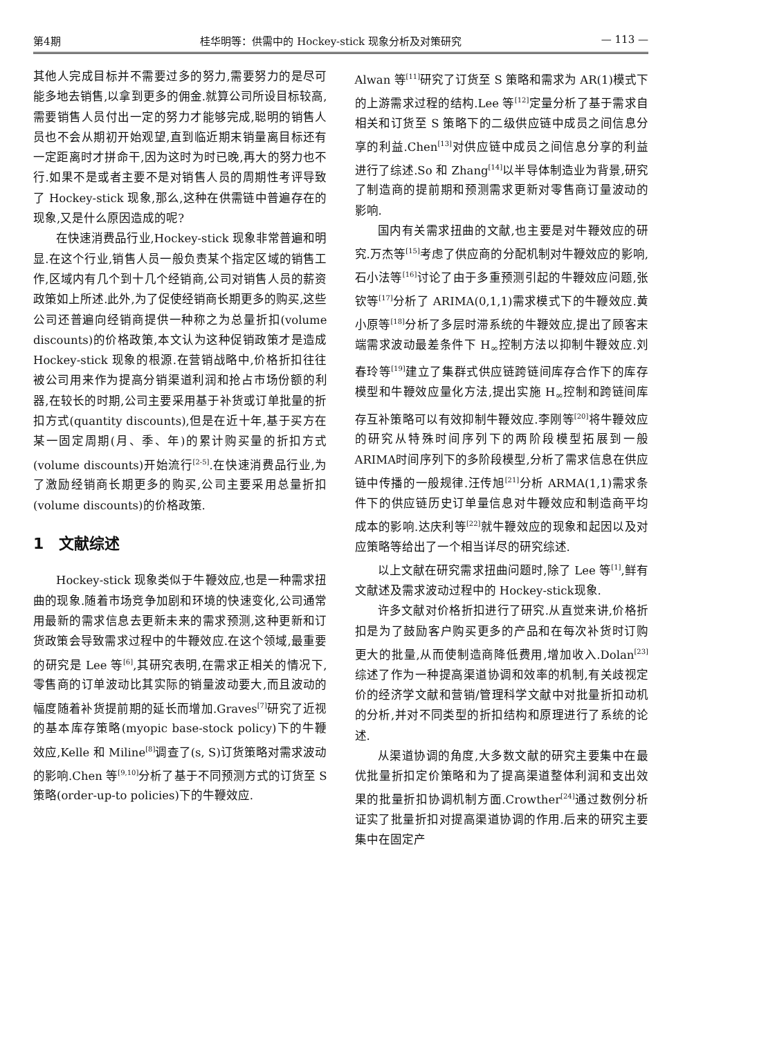第4期 桂华明等：供需中的 Hockey-stick 现象分析及对策研究 — 113 —
其他人完成目标并不需要过多的努力,需要努力的是尽可能多地去销售,以拿到更多的佣金.就算公司所设目标较高,需要销售人员付出一定的努力才能够完成,聪明的销售人员也不会从期初开始观望,直到临近期末销量离目标还有一定距离时才拼命干,因为这时为时已晚,再大的努力也不行.如果不是或者主要不是对销售人员的周期性考评导致了 Hockey-stick 现象,那么,这种在供需链中普遍存在的现象,又是什么原因造成的呢?
在快速消费品行业,Hockey-stick 现象非常普遍和明显.在这个行业,销售人员一般负责某个指定区域的销售工作,区域内有几个到十几个经销商,公司对销售人员的薪资政策如上所述.此外,为了促使经销商长期更多的购买,这些公司还普遍向经销商提供一种称之为总量折扣(volume discounts)的价格政策,本文认为这种促销政策才是造成 Hockey-stick 现象的根源.在营销战略中,价格折扣往往被公司用来作为提高分销渠道利润和抢占市场份额的利器,在较长的时期,公司主要采用基于补货或订单批量的折扣方式(quantity discounts),但是在近十年,基于买方在某一固定周期(月、季、年)的累计购买量的折扣方式(volume discounts)开始流行<sup>[2-5]</sup>.在快速消费品行业,为了激励经销商长期更多的购买,公司主要采用总量折扣(volume discounts)的价格政策.
1　文献综述
Hockey-stick 现象类似于牛鞭效应,也是一种需求扭曲的现象.随着市场竞争加剧和环境的快速变化,公司通常用最新的需求信息去更新未来的需求预测,这种更新和订货政策会导致需求过程中的牛鞭效应.在这个领域,最重要的研究是 Lee 等<sup>[6]</sup>,其研究表明,在需求正相关的情况下,零售商的订单波动比其实际的销量波动要大,而且波动的幅度随着补货提前期的延长而增加.Graves<sup>[7]</sup>研究了近视的基本库存策略(myopic base-stock policy)下的牛鞭效应,Kelle 和 Miline<sup>[8]</sup>调查了(s, S)订货策略对需求波动的影响.Chen 等<sup>[9,10]</sup>分析了基于不同预测方式的订货至 S 策略(order-up-to policies)下的牛鞭效应.
Alwan 等<sup>[11]</sup>研究了订货至 S 策略和需求为 AR(1)模式下的上游需求过程的结构.Lee 等<sup>[12]</sup>定量分析了基于需求自相关和订货至 S 策略下的二级供应链中成员之间信息分享的利益.Chen<sup>[13]</sup>对供应链中成员之间信息分享的利益进行了综述.So 和 Zhang<sup>[14]</sup>以半导体制造业为背景,研究了制造商的提前期和预测需求更新对零售商订量波动的影响.
国内有关需求扭曲的文献,也主要是对牛鞭效应的研究.万杰等<sup>[15]</sup>考虑了供应商的分配机制对牛鞭效应的影响,石小法等<sup>[16]</sup>讨论了由于多重预测引起的牛鞭效应问题,张钦等<sup>[17]</sup>分析了 ARIMA(0,1,1)需求模式下的牛鞭效应.黄小原等<sup>[18]</sup>分析了多层时滞系统的牛鞭效应,提出了顾客末端需求波动最差条件下 H<sub>∞</sub>控制方法以抑制牛鞭效应.刘春玲等<sup>[19]</sup>建立了集群式供应链跨链间库存合作下的库存模型和牛鞭效应量化方法,提出实施 H<sub>∞</sub>控制和跨链间库存互补策略可以有效抑制牛鞭效应.李刚等<sup>[20]</sup>将牛鞭效应的研究从特殊时间序列下的两阶段模型拓展到一般 ARIMA时间序列下的多阶段模型,分析了需求信息在供应链中传播的一般规律.汪传旭<sup>[21]</sup>分析 ARMA(1,1)需求条件下的供应链历史订单量信息对牛鞭效应和制造商平均成本的影响.达庆利等<sup>[22]</sup>就牛鞭效应的现象和起因以及对应策略等给出了一个相当详尽的研究综述.
以上文献在研究需求扭曲问题时,除了 Lee 等<sup>[1]</sup>,鲜有文献述及需求波动过程中的 Hockey-stick现象.
许多文献对价格折扣进行了研究.从直觉来讲,价格折扣是为了鼓励客户购买更多的产品和在每次补货时订购更大的批量,从而使制造商降低费用,增加收入.Dolan<sup>[23]</sup>综述了作为一种提高渠道协调和效率的机制,有关歧视定价的经济学文献和营销/管理科学文献中对批量折扣动机的分析,并对不同类型的折扣结构和原理进行了系统的论述.
从渠道协调的角度,大多数文献的研究主要集中在最优批量折扣定价策略和为了提高渠道整体利润和支出效果的批量折扣协调机制方面.Crowther<sup>[24]</sup>通过数例分析证实了批量折扣对提高渠道协调的作用.后来的研究主要集中在固定产